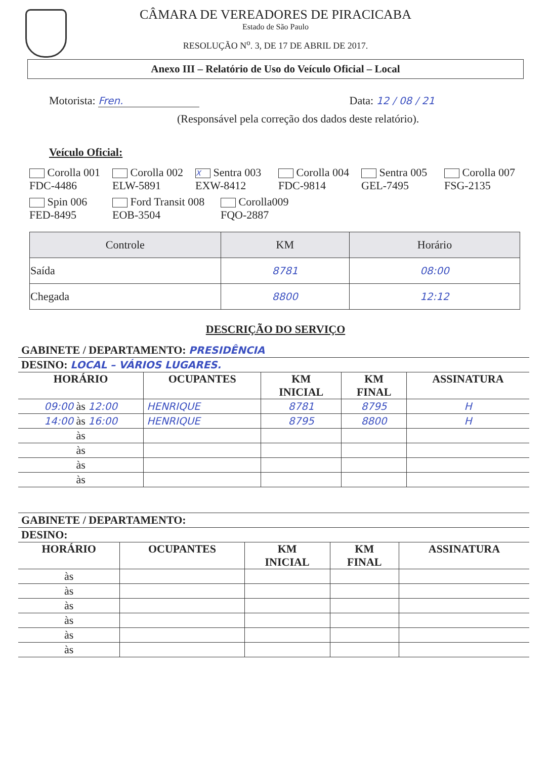CÂMARA DE VEREADORES DE PIRACICABA
Estado de São Paulo
RESOLUÇÃO N<sup>o</sup>. 3, DE 17 DE ABRIL DE 2017.
Anexo III – Relatório de Uso do Veículo Oficial – Local
Motorista: Fren. Data: 12 / 08 / 21
(Responsável pela correção dos dados deste relatório).
Veículo Oficial:
Corolla 001 FDC-4486
Corolla 002 ELW-5891
X Sentra 003 EXW-8412
Corolla 004 FDC-9814
Sentra 005 GEL-7495
Corolla 007 FSG-2135
Spin 006 FED-8495
Ford Transit 008 EOB-3504
Corolla009 FQO-2887
| Controle | KM | Horário |
| --- | --- | --- |
| Saída | 8781 | 08:00 |
| Chegada | 8800 | 12:12 |
DESCRIÇÃO DO SERVIÇO
| GABINETE / DEPARTAMENTO: PRESIDÊNCIA | | | | |
| DESINO: LOCAL – VÁRIOS LUGARES. | | | | |
| HORÁRIO | OCUPANTES | KM INICIAL | KM FINAL | ASSINATURA |
| 09:00 às 12:00 | HENRIQUE | 8781 | 8795 | H |
| 14:00 às 16:00 | HENRIQUE | 8795 | 8800 | H |
| às | | | | |
| às | | | | |
| às | | | | |
| às | | | | |
| GABINETE / DEPARTAMENTO: | | | | |
| DESINO: | | | | |
| HORÁRIO | OCUPANTES | KM INICIAL | KM FINAL | ASSINATURA |
| às | | | | |
| às | | | | |
| às | | | | |
| às | | | | |
| às | | | | |
| às | | | | |